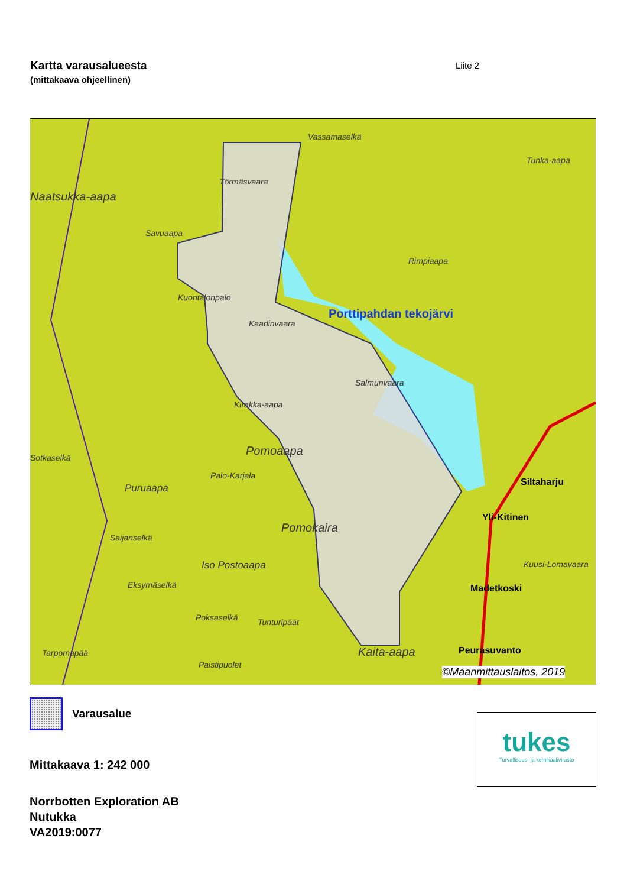Kartta varausalueesta
(mittakaava ohjeellinen)
Liite 2
Vassamaselkä
Tunka-aapa
Törmäsvaara
Naatsukka-aapa
Savuaapa
Rimpiaapa
Kuontalonpalo
Porttipahdan tekojärvi
Kaadinvaara
Salmunvaara
Kirakka-aapa
Pomoaapa Sotkaselkä
Palo-Karjala
Puruaapa
Siltaharju
Yli-Kitinen
Pomokaira
Saijanselkä
Iso Postoaapa Kuusi-Lomavaara
Eksymäselkä Madetkoski
Poksaselkä Tunturipäät
Tarpomapää Kaita-aapa Peurasuvanto
Paistipuolet
©Maanmittauslaitos, 2019
Varausalue
Mittakaava 1: 242 000
Norrbotten Exploration AB
Nutukka
VA2019:0077
tukes
Turvallisuus- ja kemikaalivirasto